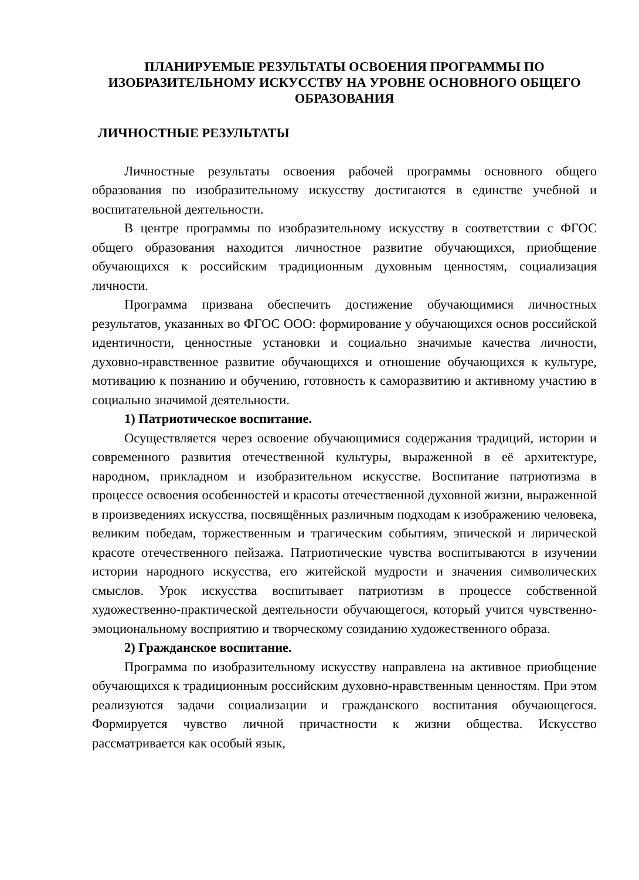ПЛАНИРУЕМЫЕ РЕЗУЛЬТАТЫ ОСВОЕНИЯ ПРОГРАММЫ ПО ИЗОБРАЗИТЕЛЬНОМУ ИСКУССТВУ НА УРОВНЕ ОСНОВНОГО ОБЩЕГО ОБРАЗОВАНИЯ
ЛИЧНОСТНЫЕ РЕЗУЛЬТАТЫ
Личностные результаты освоения рабочей программы основного общего образования по изобразительному искусству достигаются в единстве учебной и воспитательной деятельности.
В центре программы по изобразительному искусству в соответствии с ФГОС общего образования находится личностное развитие обучающихся, приобщение обучающихся к российским традиционным духовным ценностям, социализация личности.
Программа призвана обеспечить достижение обучающимися личностных результатов, указанных во ФГОС ООО: формирование у обучающихся основ российской идентичности, ценностные установки и социально значимые качества личности, духовно-нравственное развитие обучающихся и отношение обучающихся к культуре, мотивацию к познанию и обучению, готовность к саморазвитию и активному участию в социально значимой деятельности.
1) Патриотическое воспитание.
Осуществляется через освоение обучающимися содержания традиций, истории и современного развития отечественной культуры, выраженной в её архитектуре, народном, прикладном и изобразительном искусстве. Воспитание патриотизма в процессе освоения особенностей и красоты отечественной духовной жизни, выраженной в произведениях искусства, посвящённых различным подходам к изображению человека, великим победам, торжественным и трагическим событиям, эпической и лирической красоте отечественного пейзажа. Патриотические чувства воспитываются в изучении истории народного искусства, его житейской мудрости и значения символических смыслов. Урок искусства воспитывает патриотизм в процессе собственной художественно-практической деятельности обучающегося, который учится чувственно-эмоциональному восприятию и творческому созиданию художественного образа.
2) Гражданское воспитание.
Программа по изобразительному искусству направлена на активное приобщение обучающихся к традиционным российским духовно-нравственным ценностям. При этом реализуются задачи социализации и гражданского воспитания обучающегося. Формируется чувство личной причастности к жизни общества. Искусство рассматривается как особый язык,